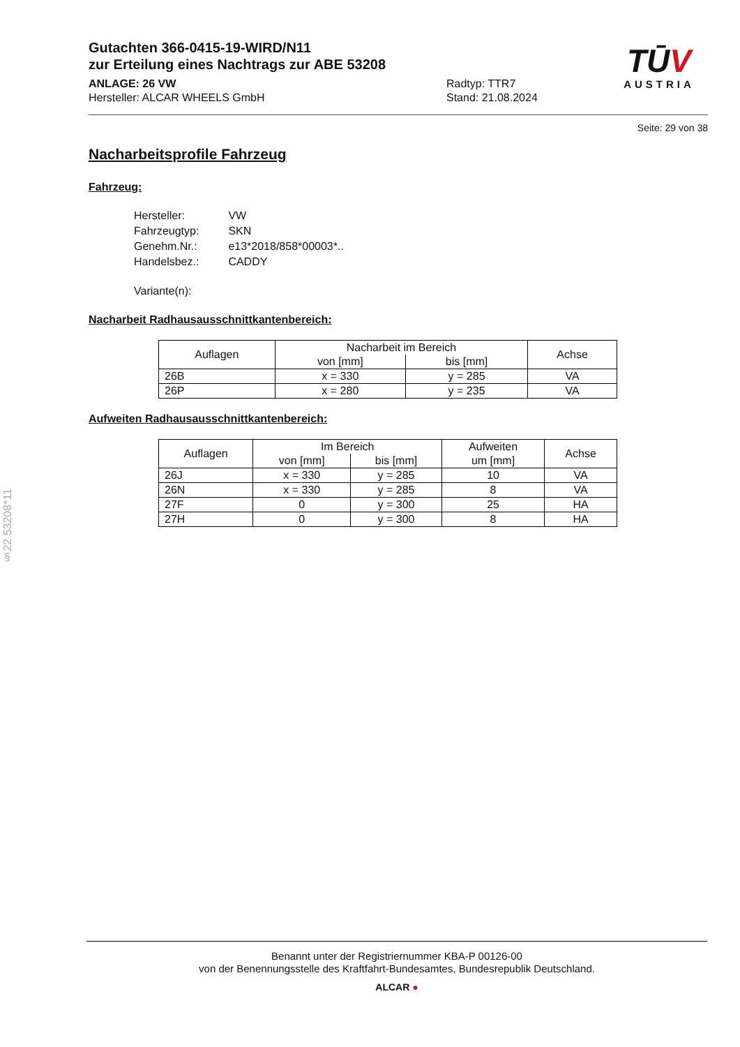§22 53208*11
TŪV
AUSTRIA
Gutachten 366-0415-19-WIRD/N11
zur Erteilung eines Nachtrags zur ABE 53208
ANLAGE: 26 VW
Hersteller: ALCAR WHEELS GmbH
Radtyp: TTR7
Stand: 21.08.2024
Seite: 29 von 38
Nacharbeitsprofile Fahrzeug
Fahrzeug:
| Hersteller: | VW |
| Fahrzeugtyp: | SKN |
| Genehm.Nr.: | e13*2018/858*00003*.. |
| Handelsbez.: | CADDY |
| Variante(n): | |
Nacharbeit Radhausausschnittkantenbereich:
| Auflagen | Nacharbeit im Bereich | | Achse |
| --- | --- | --- | --- |
| | von [mm] | bis [mm] | |
| 26B | x = 330 | y = 285 | VA |
| 26P | x = 280 | y = 235 | VA |
Aufweiten Radhausausschnittkantenbereich:
| Auflagen | Im Bereich | | Aufweiten | Achse |
| --- | --- | --- | --- | --- |
| | von [mm] | bis [mm] | um [mm] | |
| 26J | x = 330 | y = 285 | 10 | VA |
| 26N | x = 330 | y = 285 | 8 | VA |
| 27F | 0 | y = 300 | 25 | HA |
| 27H | 0 | y = 300 | 8 | HA |
Benannt unter der Registriernummer KBA-P 00126-00
von der Benennungsstelle des Kraftfahrt-Bundesamtes, Bundesrepublik Deutschland.
ALCAR ●